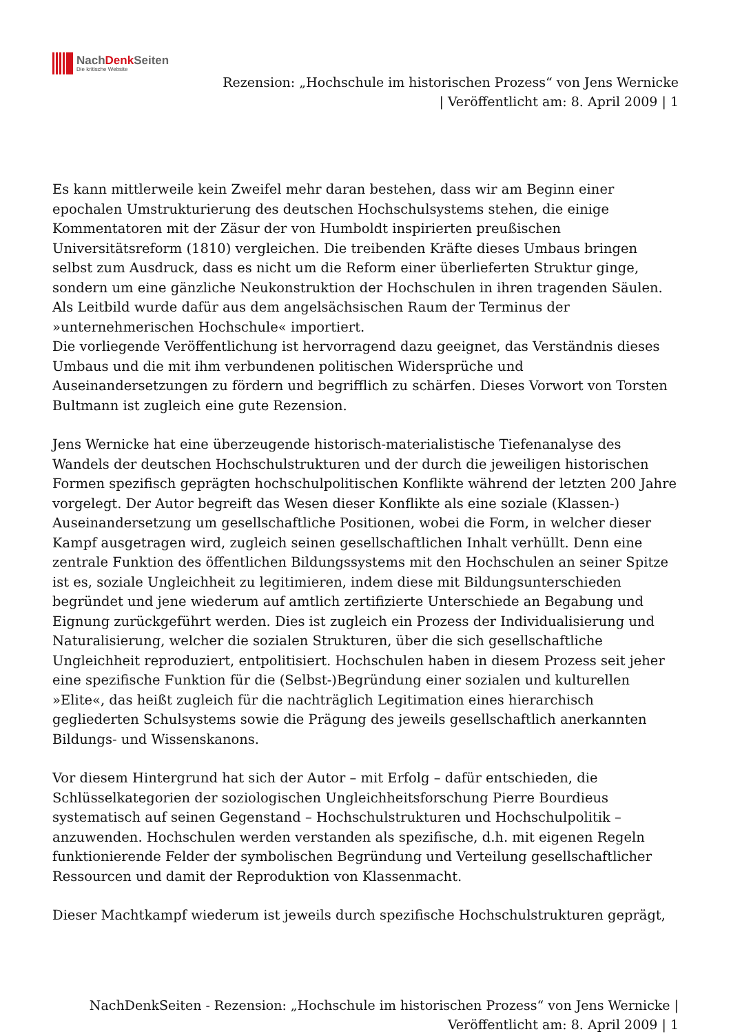NachDenk Seiten
Die kritische Website
Rezension: „Hochschule im historischen Prozess“ von Jens Wernicke
| Veröffentlicht am: 8. April 2009 | 1
Es kann mittlerweile kein Zweifel mehr daran bestehen, dass wir am Beginn einer epochalen Umstrukturierung des deutschen Hochschulsystems stehen, die einige Kommentatoren mit der Zäsur der von Humboldt inspirierten preußischen Universitätsreform (1810) vergleichen. Die treibenden Kräfte dieses Umbaus bringen selbst zum Ausdruck, dass es nicht um die Reform einer überlieferten Struktur ginge, sondern um eine gänzliche Neukonstruktion der Hochschulen in ihren tragenden Säulen. Als Leitbild wurde dafür aus dem angelsächsischen Raum der Terminus der »unternehmerischen Hochschule« importiert.
Die vorliegende Veröffentlichung ist hervorragend dazu geeignet, das Verständnis dieses Umbaus und die mit ihm verbundenen politischen Widersprüche und Auseinandersetzungen zu fördern und begrifflich zu schärfen. Dieses Vorwort von Torsten Bultmann ist zugleich eine gute Rezension.
Jens Wernicke hat eine überzeugende historisch-materialistische Tiefenanalyse des Wandels der deutschen Hochschulstrukturen und der durch die jeweiligen historischen Formen spezifisch geprägten hochschulpolitischen Konflikte während der letzten 200 Jahre vorgelegt. Der Autor begreift das Wesen dieser Konflikte als eine soziale (Klassen-) Auseinandersetzung um gesellschaftliche Positionen, wobei die Form, in welcher dieser Kampf ausgetragen wird, zugleich seinen gesellschaftlichen Inhalt verhüllt. Denn eine zentrale Funktion des öffentlichen Bildungssystems mit den Hochschulen an seiner Spitze ist es, soziale Ungleichheit zu legitimieren, indem diese mit Bildungsunterschieden begründet und jene wiederum auf amtlich zertifizierte Unterschiede an Begabung und Eignung zurückgeführt werden. Dies ist zugleich ein Prozess der Individualisierung und Naturalisierung, welcher die sozialen Strukturen, über die sich gesellschaftliche Ungleichheit reproduziert, entpolitisiert. Hochschulen haben in diesem Prozess seit jeher eine spezifische Funktion für die (Selbst-)Begründung einer sozialen und kulturellen »Elite«, das heißt zugleich für die nachträglich Legitimation eines hierarchisch gegliederten Schulsystems sowie die Prägung des jeweils gesellschaftlich anerkannten Bildungs- und Wissenskanons.
Vor diesem Hintergrund hat sich der Autor – mit Erfolg – dafür entschieden, die Schlüsselkategorien der soziologischen Ungleichheitsforschung Pierre Bourdieus systematisch auf seinen Gegenstand – Hochschulstrukturen und Hochschulpolitik – anzuwenden. Hochschulen werden verstanden als spezifische, d.h. mit eigenen Regeln funktionierende Felder der symbolischen Begründung und Verteilung gesellschaftlicher Ressourcen und damit der Reproduktion von Klassenmacht.
Dieser Machtkampf wiederum ist jeweils durch spezifische Hochschulstrukturen geprägt,
NachDenkSeiten - Rezension: „Hochschule im historischen Prozess“ von Jens Wernicke |
Veröffentlicht am: 8. April 2009 | 1